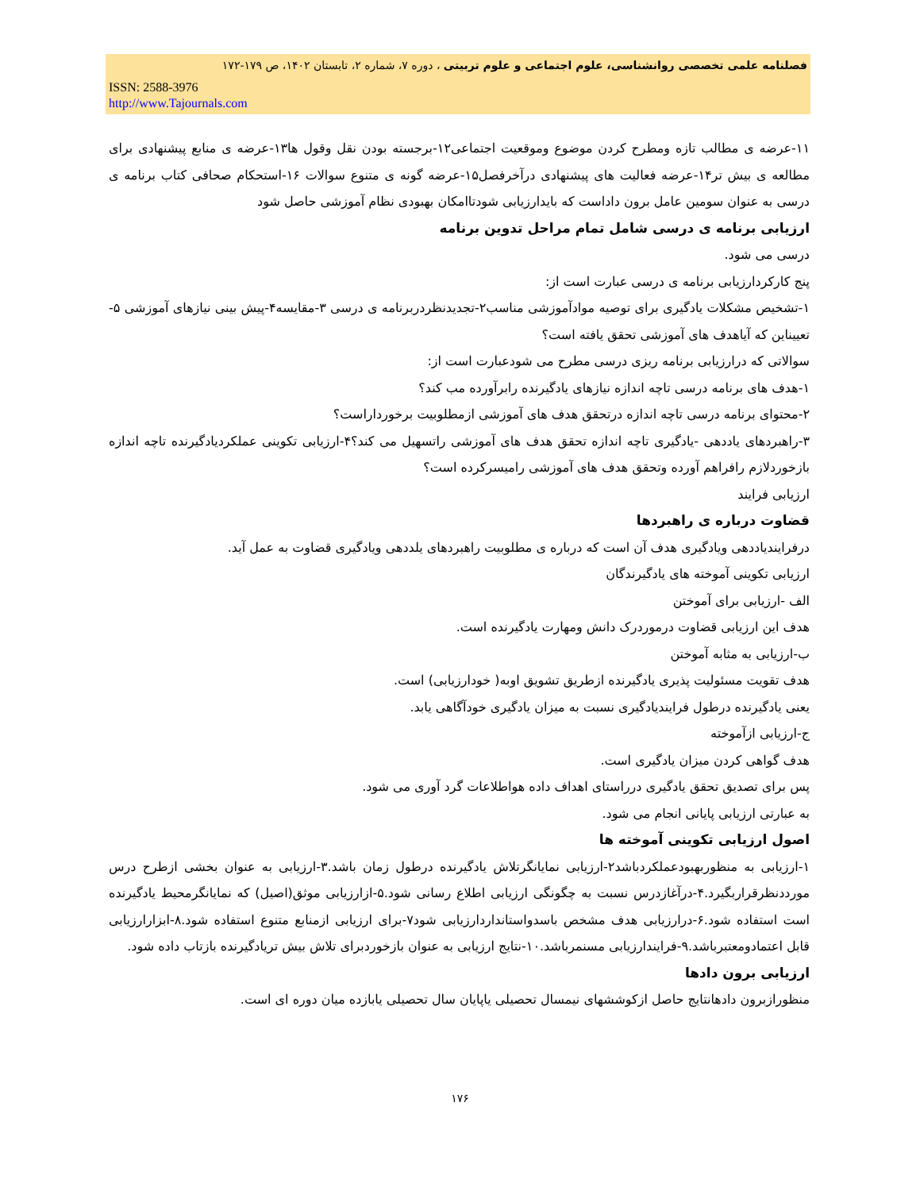فصلنامه علمی تخصصی روانشناسی، علوم اجتماعی و علوم تربیتی ، دوره ۷، شماره ۲، تابستان ۱۴۰۲، ص ۱۷۹-۱۷۲
ISSN: 2588-3976
http://www.Tajournals.com
۱۱-عرضه ی مطالب تازه ومطرح کردن موضوع وموقعیت اجتماعی۱۲-برجسته بودن نقل وقول ها۱۳-عرضه ی منابع پیشنهادی برای مطالعه ی بیش تر۱۴-عرضه فعالیت های پیشنهادی درآخرفصل۱۵-عرضه گونه ی متنوع سوالات ۱۶-استحکام صحافی کتاب برنامه ی درسی به عنوان سومین عامل برون داداست که بایدارزیابی شودتاامکان بهبودی نظام آموزشی حاصل شود
ارزیابی برنامه ی درسی شامل تمام مراحل تدوین برنامه
درسی می شود.
پنج کارکردارزیابی برنامه ی درسی عبارت است از:
۱-تشخیص مشکلات یادگیری برای توصیه موادآموزشی مناسب۲-تجدیدنظردربرنامه ی درسی ۳-مقایسه۴-پیش بینی نیازهای آموزشی ۵-تعییناین که آیاهدف های آموزشی تحقق یافته است؟
سوالاتی که درارزیابی برنامه ریزی درسی مطرح می شودعبارت است از:
۱-هدف های برنامه درسی تاچه اندازه نیازهای یادگیرنده رابرآورده مب کند؟
۲-محتوای برنامه درسی تاچه اندازه درتحقق هدف های آموزشی ازمطلوبیت برخورداراست؟
۳-راهبردهای یاددهی -یادگیری تاچه اندازه تحقق هدف های آموزشی راتسهیل می کند؟۴-ارزیابی تکوینی عملکردیادگیرنده تاچه اندازه بازخوردلازم رافراهم آورده وتحقق هدف های آموزشی رامیسرکرده است؟
ارزیابی فرایند
قضاوت درباره ی راهبردها
درفرایندیاددهی ویادگیری هدف آن است که درباره ی مطلوبیت راهبردهای یلددهی ویادگیری قضاوت به عمل آید.
ارزیابی تکوینی آموخته های یادگیرندگان
الف -ارزیابی برای آموختن
هدف این ارزیابی قضاوت درموردرک دانش ومهارت یادگیرنده است.
ب-ارزیابی به مثابه آموختن
هدف تقویت مسئولیت پذیری یادگیرنده ازطریق تشویق اوبه( خودارزیابی) است.
یعنی یادگیرنده درطول فرایندیادگیری نسبت به میزان یادگیری خودآگاهی یابد.
ج-ارزیابی ازآموخته
هدف گواهی کردن میزان یادگیری است.
پس برای تصدیق تحقق یادگیری درراستای اهداف داده هواطلاعات گرد آوری می شود.
به عبارتی ارزیابی پایانی انجام می شود.
اصول ارزیابی تکوینی آموخته ها
۱-ارزیابی به منظوربهبودعملکردباشد۲-ارزیابی نمایانگرتلاش یادگیرنده درطول زمان باشد.۳-ارزیابی به عنوان بخشی ازطرح درس مورددنظرقراربگیرد.۴-درآغازدرس نسبت به چگونگی ارزیابی اطلاع رسانی شود.۵-ازارزیابی موثق(اصیل) که نمایانگرمحیط یادگیرنده است استفاده شود.۶-درارزیابی هدف مشخص باسدواستانداردارزیابی شود۷-برای ارزیابی ازمنابع متنوع استفاده شود.۸-ابزارارزیابی قابل اعتمادومعتبرباشد.۹-فرایندارزیابی مسنمرباشد.۱۰-نتایج ارزیابی به عنوان بازخوردبرای تلاش بیش تریادگیرنده بازتاب داده شود.
ارزیابی برون دادها
منظورازبرون دادهانتایج حاصل ازکوششهای نیمسال تحصیلی یاپایان سال تحصیلی یابازده میان دوره ای است.
۱۷۶